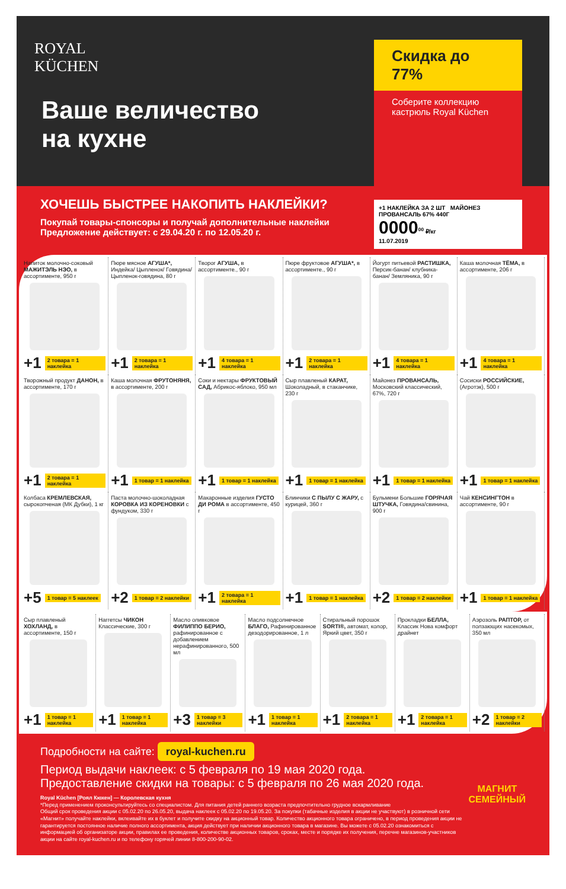ROYAL
KÜCHEN
Ваше величество
на кухне
Скидка до 77%
Соберите коллекцию кастрюль Royal Küchen
+1 НАКЛЕЙКА ЗА 2 ШТ МАЙОНЕЗ ПРОВАНСАЛЬ 67% 440Г
0000<sup>00</sup> ₽/кг
11.07.2019
ХОЧЕШЬ БЫСТРЕЕ НАКОПИТЬ НАКЛЕЙКИ?
Покупай товары-спонсоры и получай дополнительные наклейки
Предложение действует: с 29.04.20 г. по 12.05.20 г.
Напиток молочно-соковый МАЖИТЭЛЬ НЭО, в ассортименте, 950 г
+1 2 товара = 1 наклейка
Пюре мясное АГУША*, Индейка/ Цыпленок/ Говядина/ Цыпленок-говядина, 80 г
+1 2 товара = 1 наклейка
Творог АГУША, в ассортименте., 90 г
+1 4 товара = 1 наклейка
Пюре фруктовое АГУША*, в ассортименте., 90 г
+1 2 товара = 1 наклейка
Йогурт питьевой РАСТИШКА, Персик-банан/ клубника-банан/ Земляника, 90 г
+1 4 товара = 1 наклейка
Каша молочная ТЁМА, в ассортименте, 206 г
+1 4 товара = 1 наклейка
Творожный продукт ДАНОН, в ассортименте, 170 г
+1 2 товара = 1 наклейка
Каша молочная ФРУТОНЯНЯ, в ассортименте, 200 г
+1 1 товар = 1 наклейка
Соки и нектары ФРУКТОВЫЙ САД, Абрикос-яблоко, 950 мл
+1 1 товар = 1 наклейка
Сыр плавленый КАРАТ, Шоколадный, в стаканчике, 230 г
+1 1 товар = 1 наклейка
Майонез ПРОВАНСАЛЬ, Московский классический, 67%, 720 г
+1 1 товар = 1 наклейка
Сосиски РОССИЙСКИЕ, (Агротэк), 500 г
+1 1 товар = 1 наклейка
Колбаса КРЕМЛЕВСКАЯ, сырокопченая (МК Дубки), 1 кг
+5 1 товар = 5 наклеек
Паста молочно-шоколадная КОРОВКА ИЗ КОРЕНОВКИ с фундуком, 330 г
+2 1 товар = 2 наклейки
Макаронные изделия ГУСТО ДИ РОМА в ассортименте, 450 г
+1 2 товара = 1 наклейка
Блинчики С ПЫЛУ С ЖАРУ, с курицей, 360 г
+1 1 товар = 1 наклейка
Бульмени Большие ГОРЯЧАЯ ШТУЧКА, Говядина/свинина, 900 г
+2 1 товар = 2 наклейки
Чай КЕНСИНГТОН в ассортименте, 90 г
+1 1 товар = 1 наклейка
Сыр плавленый ХОХЛАНД, в ассортименте, 150 г
+1 1 товар = 1 наклейка
Наггетсы ЧИКОН Классические, 300 г
+1 1 товар = 1 наклейка
Масло оливковое ФИЛИППО БЕРИО, рафинированное с добавлением нерафинированного, 500 мл
+3 1 товар = 3 наклейки
Масло подсолнечное БЛАГО, Рафинированное дезодорированное, 1 л
+1 1 товар = 1 наклейка
Стиральный порошок SORTI®, автомат, колор, Яркий цвет, 350 г
+1 2 товара = 1 наклейка
Прокладки БЕЛЛА, Классик Нова комфорт драйнет
+1 2 товара = 1 наклейка
Аэрозоль РАПТОР, от ползающих насекомых, 350 мл
+2 1 товар = 2 наклейки
Подробности на сайте: royal-kuchen.ru
Период выдачи наклеек: с 5 февраля по 19 мая 2020 года.
Предоставление скидки на товары: с 5 февраля по 26 мая 2020 года.
Royal Küchen [Роял Кюхен] — Королевская кухня
*Перед применением проконсультируйтесь со специалистом. Для питания детей раннего возраста предпочтительно грудное вскармливание
Общий срок проведения акции с 05.02.20 по 26.05.20, выдача наклеек с 05.02.20 по 19.05.20. За покупки (табачные изделия в акции не участвуют) в розничной сети «Магнит» получайте наклейки, вклеивайте их в буклет и получите скидку на акционный товар. Количество акционного товара ограничено, в период проведения акции не гарантируется постоянное наличие полного ассортимента, акция действует при наличии акционного товара в магазине. Вы можете с 05.02.20 ознакомиться с информацией об организаторе акции, правилах ее проведения, количестве акционных товаров, сроках, месте и порядке их получения, перечне магазинов-участников акции на сайте royal-kuchen.ru и по телефону горячей линии 8-800-200-90-02.
МАГНИТ
СЕМЕЙНЫЙ